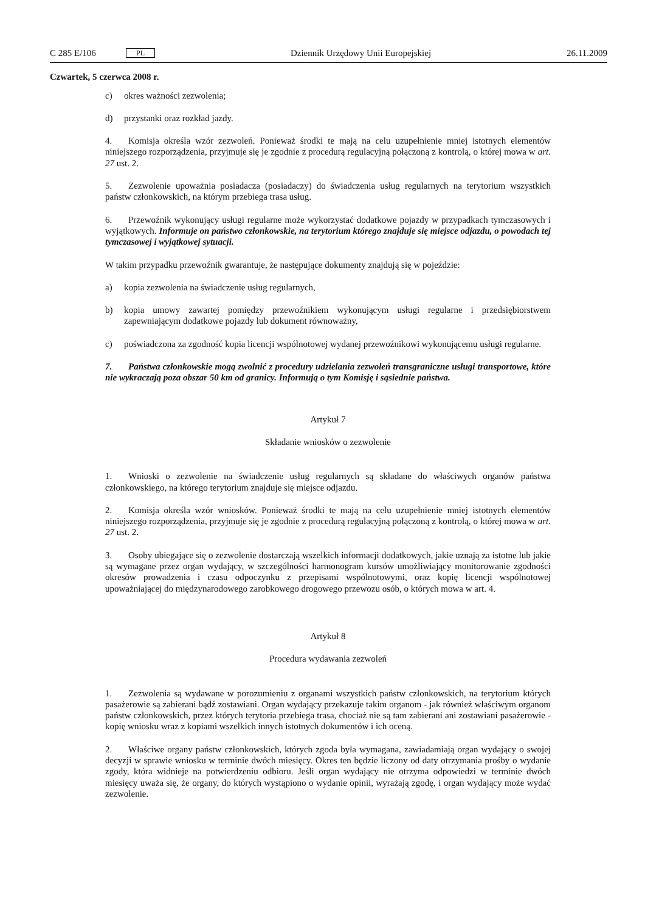C 285 E/106 PL Dziennik Urzędowy Unii Europejskiej 26.11.2009
Czwartek, 5 czerwca 2008 r.
c) okres ważności zezwolenia;
d) przystanki oraz rozkład jazdy.
4. Komisja określa wzór zezwoleń. Ponieważ środki te mają na celu uzupełnienie mniej istotnych elementów niniejszego rozporządzenia, przyjmuje się je zgodnie z procedurą regulacyjną połączoną z kontrolą, o której mowa w art. 27 ust. 2.
5. Zezwolenie upoważnia posiadacza (posiadaczy) do świadczenia usług regularnych na terytorium wszystkich państw członkowskich, na którym przebiega trasa usług.
6. Przewoźnik wykonujący usługi regularne może wykorzystać dodatkowe pojazdy w przypadkach tymczasowych i wyjątkowych. Informuje on państwo członkowskie, na terytorium którego znajduje się miejsce odjazdu, o powodach tej tymczasowej i wyjątkowej sytuacji.
W takim przypadku przewoźnik gwarantuje, że następujące dokumenty znajdują się w pojeździe:
a) kopia zezwolenia na świadczenie usług regularnych,
b) kopia umowy zawartej pomiędzy przewoźnikiem wykonującym usługi regularne i przedsiębiorstwem zapewniającym dodatkowe pojazdy lub dokument równoważny,
c) poświadczona za zgodność kopia licencji wspólnotowej wydanej przewoźnikowi wykonującemu usługi regularne.
7. Państwa członkowskie mogą zwolnić z procedury udzielania zezwoleń transgraniczne usługi transportowe, które nie wykraczają poza obszar 50 km od granicy. Informują o tym Komisję i sąsiednie państwa.
Artykuł 7
Składanie wniosków o zezwolenie
1. Wnioski o zezwolenie na świadczenie usług regularnych są składane do właściwych organów państwa członkowskiego, na którego terytorium znajduje się miejsce odjazdu.
2. Komisja określa wzór wniosków. Ponieważ środki te mają na celu uzupełnienie mniej istotnych elementów niniejszego rozporządzenia, przyjmuje się je zgodnie z procedurą regulacyjną połączoną z kontrolą, o której mowa w art. 27 ust. 2.
3. Osoby ubiegające się o zezwolenie dostarczają wszelkich informacji dodatkowych, jakie uznają za istotne lub jakie są wymagane przez organ wydający, w szczególności harmonogram kursów umożliwiający monitorowanie zgodności okresów prowadzenia i czasu odpoczynku z przepisami wspólnotowymi, oraz kopię licencji wspólnotowej upoważniającej do międzynarodowego zarobkowego drogowego przewozu osób, o których mowa w art. 4.
Artykuł 8
Procedura wydawania zezwoleń
1. Zezwolenia są wydawane w porozumieniu z organami wszystkich państw członkowskich, na terytorium których pasażerowie są zabierani bądź zostawiani. Organ wydający przekazuje takim organom - jak również właściwym organom państw członkowskich, przez których terytoria przebiega trasa, chociaż nie są tam zabierani ani zostawiani pasażerowie - kopię wniosku wraz z kopiami wszelkich innych istotnych dokumentów i ich oceną.
2. Właściwe organy państw członkowskich, których zgoda była wymagana, zawiadamiają organ wydający o swojej decyzji w sprawie wniosku w terminie dwóch miesięcy. Okres ten będzie liczony od daty otrzymania prośby o wydanie zgody, która widnieje na potwierdzeniu odbioru. Jeśli organ wydający nie otrzyma odpowiedzi w terminie dwóch miesięcy uważa się, że organy, do których wystąpiono o wydanie opinii, wyrażają zgodę, i organ wydający może wydać zezwolenie.